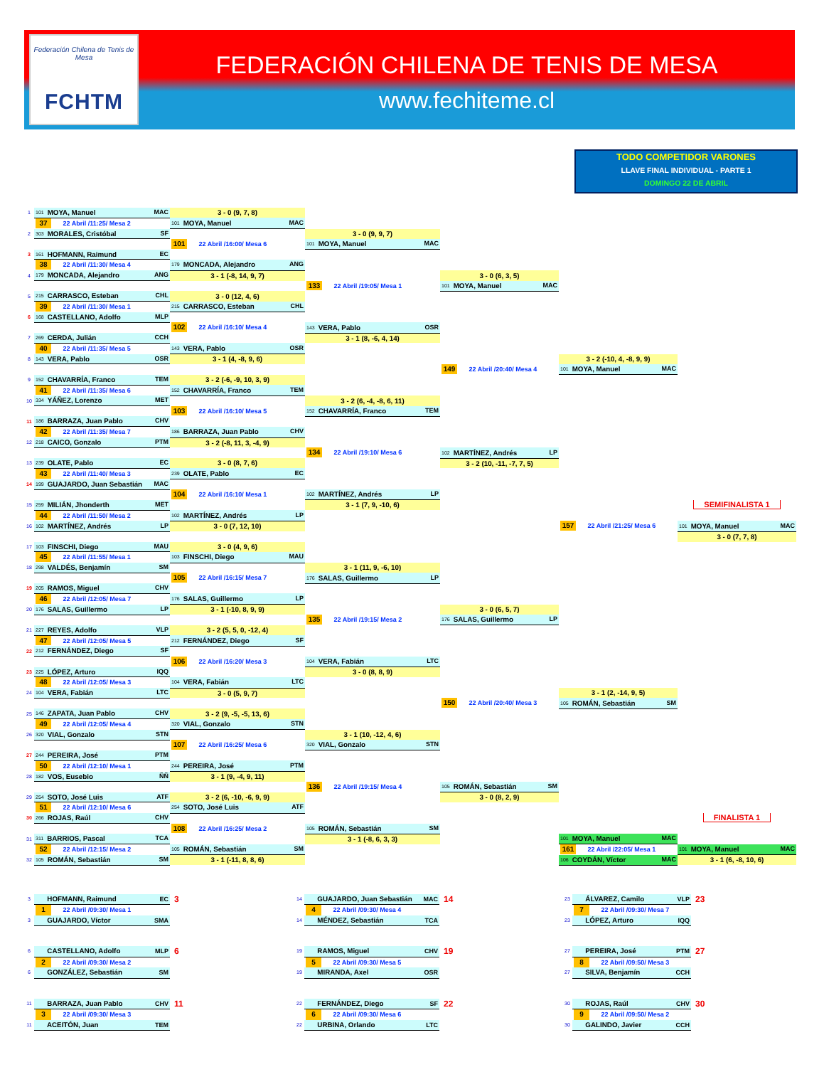Federación Chilena de Tenis de Mesa
FCHTM
FEDERACIÓN CHILENA DE TENIS DE MESA
www.fechiteme.cl
TODO COMPETIDOR VARONES
LLAVE FINAL INDIVIDUAL - PARTE 1
DOMINGO 22 DE ABRIL
| 1 | 101 MOYA, Manuel MAC | 3 - 0 (9, 7, 8) | | | | |
| | 37 22 Abril /11:25/ Mesa 2 | 101 MOYA, Manuel MAC | | | | |
| 2 | 303 MORALES, Cristóbal SF | | 3 - 0 (9, 9, 7) | | | |
| | | 101 22 Abril /16:00/ Mesa 6 | 101 MOYA, Manuel MAC | | | |
| 3 | 161 HOFMANN, Raimund EC | | | | | |
| | 38 22 Abril /11:30/ Mesa 4 | 179 MONCADA, Alejandro ANG | | | | |
| 4 | 179 MONCADA, Alejandro ANG | 3 - 1 (-8, 14, 9, 7) | | 3 - 0 (6, 3, 5) | | |
| | | | 133 22 Abril /19:05/ Mesa 1 | 101 MOYA, Manuel MAC | | |
| 5 | 215 CARRASCO, Esteban CHL | 3 - 0 (12, 4, 6) | | | | |
| | 39 22 Abril /11:30/ Mesa 1 | 215 CARRASCO, Esteban CHL | | | | |
| 6 | 168 CASTELLANO, Adolfo MLP | | | | | |
| | | 102 22 Abril /16:10/ Mesa 4 | 143 VERA, Pablo OSR | | | |
| 7 | 269 CERDA, Julián CCH | | 3 - 1 (8, -6, 4, 14) | | | |
| | 40 22 Abril /11:35/ Mesa 5 | 143 VERA, Pablo OSR | | | | |
| 8 | 143 VERA, Pablo OSR | 3 - 1 (4, -8, 9, 6) | | | 3 - 2 (-10, 4, -8, 9, 9) | |
| | | | | 149 22 Abril /20:40/ Mesa 4 | 101 MOYA, Manuel MAC | |
| 9 | 152 CHAVARRÍA, Franco TEM | 3 - 2 (-6, -9, 10, 3, 9) | | | | |
| | 41 22 Abril /11:35/ Mesa 6 | 152 CHAVARRÍA, Franco TEM | | | | |
| 10 | 334 YÁÑEZ, Lorenzo MET | | 3 - 2 (6, -4, -8, 6, 11) | | | |
| | | 103 22 Abril /16:10/ Mesa 5 | 152 CHAVARRÍA, Franco TEM | | | |
| 11 | 186 BARRAZA, Juan Pablo CHV | | | | | |
| | 42 22 Abril /11:35/ Mesa 7 | 186 BARRAZA, Juan Pablo CHV | | | | |
| 12 | 218 CAICO, Gonzalo PTM | 3 - 2 (-8, 11, 3, -4, 9) | | | | |
| | | | 134 22 Abril /19:10/ Mesa 6 | 102 MARTÍNEZ, Andrés LP | | |
| 13 | 239 OLATE, Pablo EC | 3 - 0 (8, 7, 6) | | 3 - 2 (10, -11, -7, 7, 5) | | |
| | 43 22 Abril /11:40/ Mesa 3 | 239 OLATE, Pablo EC | | | | |
| 14 | 199 GUAJARDO, Juan Sebastián MAC | | | | | |
| | | 104 22 Abril /16:10/ Mesa 1 | 102 MARTÍNEZ, Andrés LP | | | |
| 15 | 259 MILIÁN, Jhonderth MET | | 3 - 1 (7, 9, -10, 6) | | | SEMIFINALISTA 1 |
| | 44 22 Abril /11:50/ Mesa 2 | 102 MARTÍNEZ, Andrés LP | | | | |
| 16 | 102 MARTÍNEZ, Andrés LP | 3 - 0 (7, 12, 10) | | | 157 22 Abril /21:25/ Mesa 6 | 101 MOYA, Manuel MAC |
| | | | | | | 3 - 0 (7, 7, 8) |
| 17 | 103 FINSCHI, Diego MAU | 3 - 0 (4, 9, 6) | | | | |
| | 45 22 Abril /11:55/ Mesa 1 | 103 FINSCHI, Diego MAU | | | | |
| 18 | 298 VALDÉS, Benjamín SM | | 3 - 1 (11, 9, -6, 10) | | | |
| | | 105 22 Abril /16:15/ Mesa 7 | 176 SALAS, Guillermo LP | | | |
| 19 | 205 RAMOS, Miguel CHV | | | | | |
| | 46 22 Abril /12:05/ Mesa 7 | 176 SALAS, Guillermo LP | | | | |
| 20 | 176 SALAS, Guillermo LP | 3 - 1 (-10, 8, 9, 9) | | 3 - 0 (6, 5, 7) | | |
| | | | 135 22 Abril /19:15/ Mesa 2 | 176 SALAS, Guillermo LP | | |
| 21 | 227 REYES, Adolfo VLP | 3 - 2 (5, 5, 0, -12, 4) | | | | |
| | 47 22 Abril /12:05/ Mesa 5 | 212 FERNÁNDEZ, Diego SF | | | | |
| 22 | 212 FERNÁNDEZ, Diego SF | | | | | |
| | | 106 22 Abril /16:20/ Mesa 3 | 104 VERA, Fabián LTC | | | |
| 23 | 225 LÓPEZ, Arturo IQQ | | 3 - 0 (8, 8, 9) | | | |
| | 48 22 Abril /12:05/ Mesa 3 | 104 VERA, Fabián LTC | | | | |
| 24 | 104 VERA, Fabián LTC | 3 - 0 (5, 9, 7) | | | 3 - 1 (2, -14, 9, 5) | |
| | | | | 150 22 Abril /20:40/ Mesa 3 | 105 ROMÁN, Sebastián SM | |
| 25 | 146 ZAPATA, Juan Pablo CHV | 3 - 2 (9, -5, -5, 13, 6) | | | | |
| | 49 22 Abril /12:05/ Mesa 4 | 320 VIAL, Gonzalo STN | | | | |
| 26 | 320 VIAL, Gonzalo STN | | 3 - 1 (10, -12, 4, 6) | | | |
| | | 107 22 Abril /16:25/ Mesa 6 | 320 VIAL, Gonzalo STN | | | |
| 27 | 244 PEREIRA, José PTM | | | | | |
| | 50 22 Abril /12:10/ Mesa 1 | 244 PEREIRA, José PTM | | | | |
| 28 | 182 VOS, Eusebio ÑÑ | 3 - 1 (9, -4, 9, 11) | | | | |
| | | | 136 22 Abril /19:15/ Mesa 4 | 105 ROMÁN, Sebastián SM | | |
| 29 | 254 SOTO, José Luis ATF | 3 - 2 (6, -10, -6, 9, 9) | | 3 - 0 (8, 2, 9) | | |
| | 51 22 Abril /12:10/ Mesa 6 | 254 SOTO, José Luis ATF | | | | |
| 30 | 266 ROJAS, Raúl CHV | | | | | FINALISTA 1 |
| | | 108 22 Abril /16:25/ Mesa 2 | 105 ROMÁN, Sebastián SM | | | |
| 31 | 311 BARRIOS, Pascal TCA | | 3 - 1 (-8, 6, 3, 3) | | 101 MOYA, Manuel MAC | |
| | 52 22 Abril /12:15/ Mesa 2 | 105 ROMÁN, Sebastián SM | | | 161 22 Abril /22:05/ Mesa 1 | 101 MOYA, Manuel MAC |
| 32 | 105 ROMÁN, Sebastián SM | 3 - 1 (-11, 8, 8, 6) | | | 106 COYDÁN, Víctor MAC | 3 - 1 (6, -8, 10, 6) |
| 3 | HOFMANN, Raimund EC | 3 | | 14 | GUAJARDO, Juan Sebastián MAC | 14 | | 23 | ÁLVAREZ, Camilo VLP | 23 |
| | 1 22 Abril /09:30/ Mesa 1 | | | | 4 22 Abril /09:30/ Mesa 4 | | | | 7 22 Abril /09:30/ Mesa 7 | |
| 3 | GUAJARDO, Víctor SMA | | | 14 | MÉNDEZ, Sebastián TCA | | | 23 | LÓPEZ, Arturo IQQ | |
| 6 | CASTELLANO, Adolfo MLP | 6 | | 19 | RAMOS, Miguel CHV | 19 | | 27 | PEREIRA, José PTM | 27 |
| | 2 22 Abril /09:30/ Mesa 2 | | | | 5 22 Abril /09:30/ Mesa 5 | | | | 8 22 Abril /09:50/ Mesa 3 | |
| 6 | GONZÁLEZ, Sebastián SM | | | 19 | MIRANDA, Axel OSR | | | 27 | SILVA, Benjamín CCH | |
| 11 | BARRAZA, Juan Pablo CHV | 11 | | 22 | FERNÁNDEZ, Diego SF | 22 | | 30 | ROJAS, Raúl CHV | 30 |
| | 3 22 Abril /09:30/ Mesa 3 | | | | 6 22 Abril /09:30/ Mesa 6 | | | | 9 22 Abril /09:50/ Mesa 2 | |
| 11 | ACEITÓN, Juan TEM | | | 22 | URBINA, Orlando LTC | | | 30 | GALINDO, Javier CCH | |